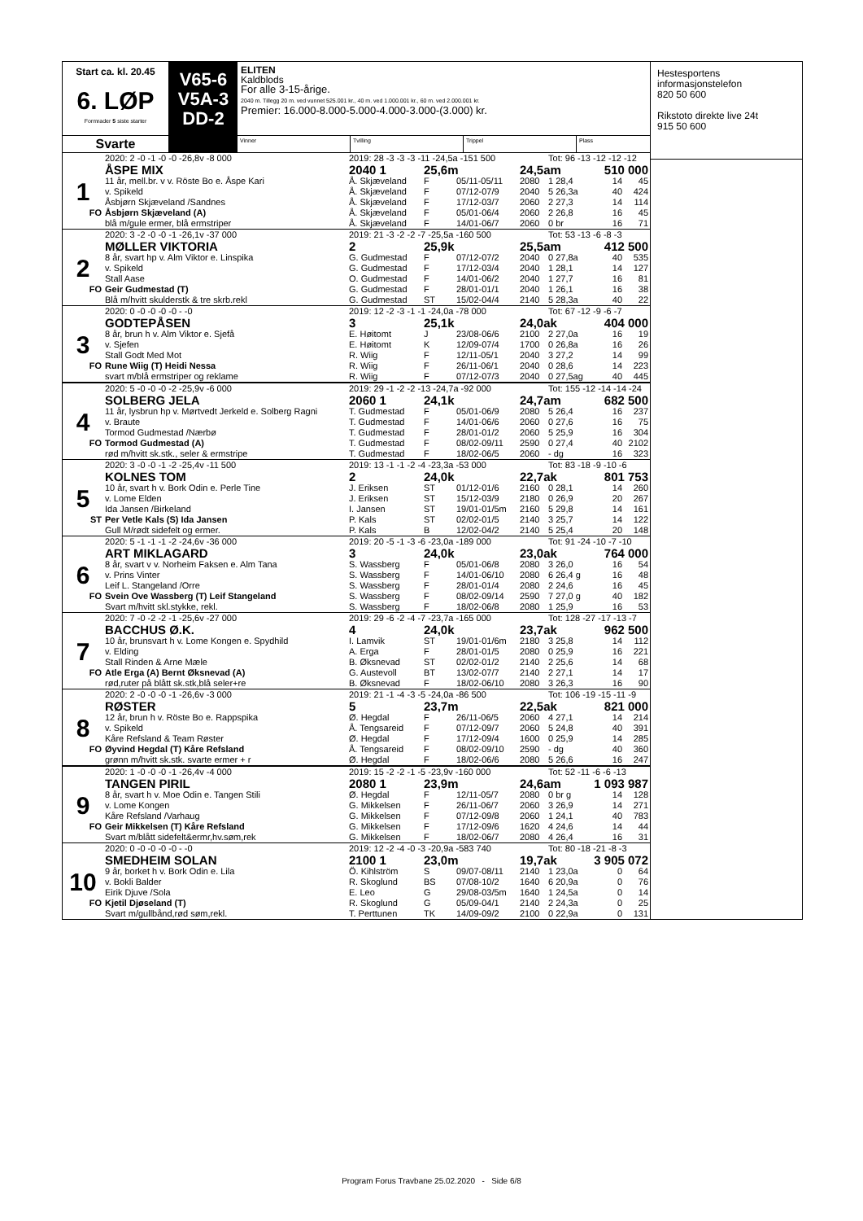Start ca. kl. 20.45
6. LØP
Formrader 5 siste starter
Svarte
V65-6
V5A-3
DD-2
ELITEN
Kaldblods
For alle 3-15-årige.
2040 m. Tillegg 20 m. ved vunnet 525.001 kr., 40 m. ved 1.000.001 kr., 60 m. ved 2.000.001 kr.
Premier: 16.000-8.000-5.000-4.000-3.000-(3.000) kr.
Vinner Tvilling Trippel Plass
| | 2020: 2 -0 -1 -0 -0 -26,8v -8 000 | 2019: 28 -3 -3 -3 -11 -24,5a -151 500 | | | | Tot: 96 -13 -12 -12 -12 | | |
| | ÅSPE MIX | 2040 1 | 25,6m | | 24,5am | | 510 000 | |
| 1 | 11 år, mell.br. v v. Röste Bo e. Åspe Kari | Å. Skjæveland | F | 05/11-05/11 | 2080 | 1 28,4 | 14 | 45 |
| | v. Spikeld | Å. Skjæveland | F | 07/12-07/9 | 2040 | 5 26,3a | 40 | 424 |
| | Åsbjørn Skjæveland /Sandnes | Å. Skjæveland | F | 17/12-03/7 | 2060 | 2 27,3 | 14 | 114 |
| FO | Åsbjørn Skjæveland (A) | Å. Skjæveland | F | 05/01-06/4 | 2060 | 2 26,8 | 16 | 45 |
| | blå m/gule ermer, blå ermstriper | Å. Skjæveland | F | 14/01-06/7 | 2060 | 0 br | 16 | 71 |
| | 2020: 3 -2 -0 -0 -1 -26,1v -37 000 | 2019: 21 -3 -2 -2 -7 -25,5a -160 500 | | | | Tot: 53 -13 -6 -8 -3 | | |
| | MØLLER VIKTORIA | 2 | 25,9k | | 25,5am | | 412 500 | |
| 2 | 8 år, svart hp v. Alm Viktor e. Linspika | G. Gudmestad | F | 07/12-07/2 | 2040 | 0 27,8a | 40 | 535 |
| | v. Spikeld | G. Gudmestad | F | 17/12-03/4 | 2040 | 1 28,1 | 14 | 127 |
| | Stall Aase | O. Gudmestad | F | 14/01-06/2 | 2040 | 1 27,7 | 16 | 81 |
| FO | Geir Gudmestad (T) | G. Gudmestad | F | 28/01-01/1 | 2040 | 1 26,1 | 16 | 38 |
| | Blå m/hvitt skulderstk & tre skrb.rekl | G. Gudmestad | ST | 15/02-04/4 | 2140 | 5 28,3a | 40 | 22 |
| | 2020: 0 -0 -0 -0 -0 - -0 | 2019: 12 -2 -3 -1 -1 -24,0a -78 000 | | | | Tot: 67 -12 -9 -6 -7 | | |
| | GODTEPÅSEN | 3 | 25,1k | | 24,0ak | | 404 000 | |
| 3 | 8 år, brun h v. Alm Viktor e. Sjefå | E. Høitomt | J | 23/08-06/6 | 2100 | 2 27,0a | 16 | 19 |
| | v. Sjefen | E. Høitomt | K | 12/09-07/4 | 1700 | 0 26,8a | 16 | 26 |
| | Stall Godt Med Mot | R. Wiig | F | 12/11-05/1 | 2040 | 3 27,2 | 14 | 99 |
| FO | Rune Wiig (T) Heidi Nessa | R. Wiig | F | 26/11-06/1 | 2040 | 0 28,6 | 14 | 223 |
| | svart m/blå ermstriper og reklame | R. Wiig | F | 07/12-07/3 | 2040 | 0 27,5ag | 40 | 445 |
| | 2020: 5 -0 -0 -0 -2 -25,9v -6 000 | 2019: 29 -1 -2 -2 -13 -24,7a -92 000 | | | | Tot: 155 -12 -14 -14 -24 | | |
| | SOLBERG JELA | 2060 1 | 24,1k | | 24,7am | | 682 500 | |
| 4 | 11 år, lysbrun hp v. Mørtvedt Jerkeld e. Solberg Ragni | T. Gudmestad | F | 05/01-06/9 | 2080 | 5 26,4 | 16 | 237 |
| | v. Braute | T. Gudmestad | F | 14/01-06/6 | 2060 | 0 27,6 | 16 | 75 |
| | Tormod Gudmestad /Nærbø | T. Gudmestad | F | 28/01-01/2 | 2060 | 5 25,9 | 16 | 304 |
| FO | Tormod Gudmestad (A) | T. Gudmestad | F | 08/02-09/11 | 2590 | 0 27,4 | 40 | 2102 |
| | rød m/hvitt sk.stk., seler & ermstripe | T. Gudmestad | F | 18/02-06/5 | 2060 | - dg | 16 | 323 |
| | 2020: 3 -0 -0 -1 -2 -25,4v -11 500 | 2019: 13 -1 -1 -2 -4 -23,3a -53 000 | | | | Tot: 83 -18 -9 -10 -6 | | |
| | KOLNES TOM | 2 | 24,0k | | 22,7ak | | 801 753 | |
| 5 | 10 år, svart h v. Bork Odin e. Perle Tine | J. Eriksen | ST | 01/12-01/6 | 2160 | 0 28,1 | 14 | 260 |
| | v. Lome Elden | J. Eriksen | ST | 15/12-03/9 | 2180 | 0 26,9 | 20 | 267 |
| | Ida Jansen /Birkeland | I. Jansen | ST | 19/01-01/5m | 2160 | 5 29,8 | 14 | 161 |
| ST | Per Vetle Kals (S) Ida Jansen | P. Kals | ST | 02/02-01/5 | 2140 | 3 25,7 | 14 | 122 |
| | Gull M/rødt sidefelt og ermer. | P. Kals | B | 12/02-04/2 | 2140 | 5 25,4 | 20 | 148 |
| | 2020: 5 -1 -1 -1 -2 -24,6v -36 000 | 2019: 20 -5 -1 -3 -6 -23,0a -189 000 | | | | Tot: 91 -24 -10 -7 -10 | | |
| | ART MIKLAGARD | 3 | 24,0k | | 23,0ak | | 764 000 | |
| 6 | 8 år, svart v v. Norheim Faksen e. Alm Tana | S. Wassberg | F | 05/01-06/8 | 2080 | 3 26,0 | 16 | 54 |
| | v. Prins Vinter | S. Wassberg | F | 14/01-06/10 | 2080 | 6 26,4 g | 16 | 48 |
| | Leif L. Stangeland /Orre | S. Wassberg | F | 28/01-01/4 | 2080 | 2 24,6 | 16 | 45 |
| FO | Svein Ove Wassberg (T) Leif Stangeland | S. Wassberg | F | 08/02-09/14 | 2590 | 7 27,0 g | 40 | 182 |
| | Svart m/hvitt skl.stykke, rekl. | S. Wassberg | F | 18/02-06/8 | 2080 | 1 25,9 | 16 | 53 |
| | 2020: 7 -0 -2 -2 -1 -25,6v -27 000 | 2019: 29 -6 -2 -4 -7 -23,7a -165 000 | | | | Tot: 128 -27 -17 -13 -7 | | |
| | BACCHUS Ø.K. | 4 | 24,0k | | 23,7ak | | 962 500 | |
| 7 | 10 år, brunsvart h v. Lome Kongen e. Spydhild | I. Lamvik | ST | 19/01-01/6m | 2180 | 3 25,8 | 14 | 112 |
| | v. Elding | A. Erga | F | 28/01-01/5 | 2080 | 0 25,9 | 16 | 221 |
| | Stall Rinden & Arne Mæle | B. Øksnevad | ST | 02/02-01/2 | 2140 | 2 25,6 | 14 | 68 |
| FO | Atle Erga (A) Bernt Øksnevad (A) | G. Austevoll | BT | 13/02-07/7 | 2140 | 2 27,1 | 14 | 17 |
| | rød,ruter på blått sk.stk,blå seler+re | B. Øksnevad | F | 18/02-06/10 | 2080 | 3 26,3 | 16 | 90 |
| | 2020: 2 -0 -0 -0 -1 -26,6v -3 000 | 2019: 21 -1 -4 -3 -5 -24,0a -86 500 | | | | Tot: 106 -19 -15 -11 -9 | | |
| | RØSTER | 5 | 23,7m | | 22,5ak | | 821 000 | |
| 8 | 12 år, brun h v. Röste Bo e. Rappspika | Ø. Hegdal | F | 26/11-06/5 | 2060 | 4 27,1 | 14 | 214 |
| | v. Spikeld | Å. Tengsareid | F | 07/12-09/7 | 2060 | 5 24,8 | 40 | 391 |
| | Kåre Refsland & Team Røster | Ø. Hegdal | F | 17/12-09/4 | 1600 | 0 25,9 | 14 | 285 |
| FO | Øyvind Hegdal (T) Kåre Refsland | Å. Tengsareid | F | 08/02-09/10 | 2590 | - dg | 40 | 360 |
| | grønn m/hvitt sk.stk. svarte ermer + r | Ø. Hegdal | F | 18/02-06/6 | 2080 | 5 26,6 | 16 | 247 |
| | 2020: 1 -0 -0 -0 -1 -26,4v -4 000 | 2019: 15 -2 -2 -1 -5 -23,9v -160 000 | | | | Tot: 52 -11 -6 -6 -13 | | |
| | TANGEN PIRIL | 2080 1 | 23,9m | | 24,6am | | 1 093 987 | |
| 9 | 8 år, svart h v. Moe Odin e. Tangen Stili | Ø. Hegdal | F | 12/11-05/7 | 2080 | 0 br g | 14 | 128 |
| | v. Lome Kongen | G. Mikkelsen | F | 26/11-06/7 | 2060 | 3 26,9 | 14 | 271 |
| | Kåre Refsland /Varhaug | G. Mikkelsen | F | 07/12-09/8 | 2060 | 1 24,1 | 40 | 783 |
| FO | Geir Mikkelsen (T) Kåre Refsland | G. Mikkelsen | F | 17/12-09/6 | 1620 | 4 24,6 | 14 | 44 |
| | Svart m/blått sidefelt&ermr,hv.søm,rek | G. Mikkelsen | F | 18/02-06/7 | 2080 | 4 26,4 | 16 | 31 |
| | 2020: 0 -0 -0 -0 -0 - -0 | 2019: 12 -2 -4 -0 -3 -20,9a -583 740 | | | | Tot: 80 -18 -21 -8 -3 | | |
| | SMEDHEIM SOLAN | 2100 1 | 23,0m | | 19,7ak | | 3 905 072 | |
| 10 | 9 år, borket h v. Bork Odin e. Lila | Ö. Kihlström | S | 09/07-08/11 | 2140 | 1 23,0a | 0 | 64 |
| | v. Bokli Balder | R. Skoglund | BS | 07/08-10/2 | 1640 | 6 20,9a | 0 | 76 |
| | Eirik Djuve /Sola | E. Leo | G | 29/08-03/5m | 1640 | 1 24,5a | 0 | 14 |
| FO | Kjetil Djøseland (T) | R. Skoglund | G | 05/09-04/1 | 2140 | 2 24,3a | 0 | 25 |
| | Svart m/gullbånd,rød søm,rekl. | T. Perttunen | TK | 14/09-09/2 | 2100 | 0 22,9a | 0 | 131 |
Hestesportens
informasjonstelefon
820 50 600
Rikstoto direkte live 24t
915 50 600
Program Forus Travbane 25.02.2020 - Side 6/8